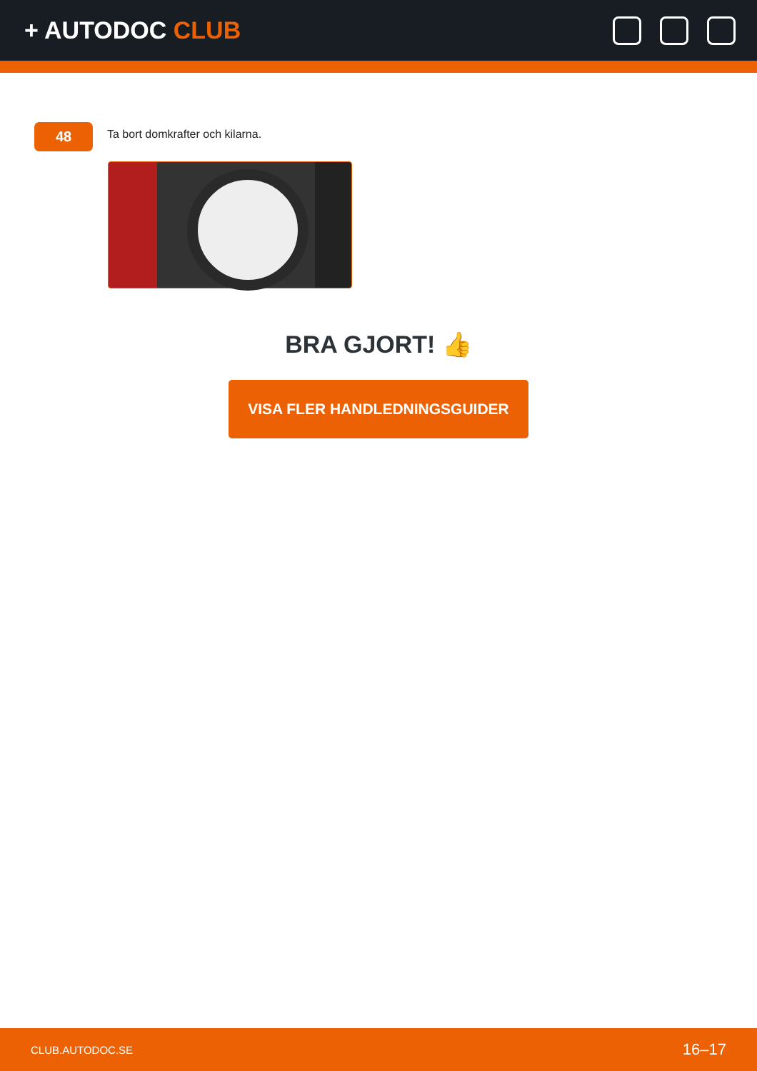+ AUTODOC CLUB
48
Ta bort domkrafter och kilarna.
BRA GJORT! 👍
VISA FLER HANDLEDNINGSGUIDER
CLUB.AUTODOC.SE 16–17